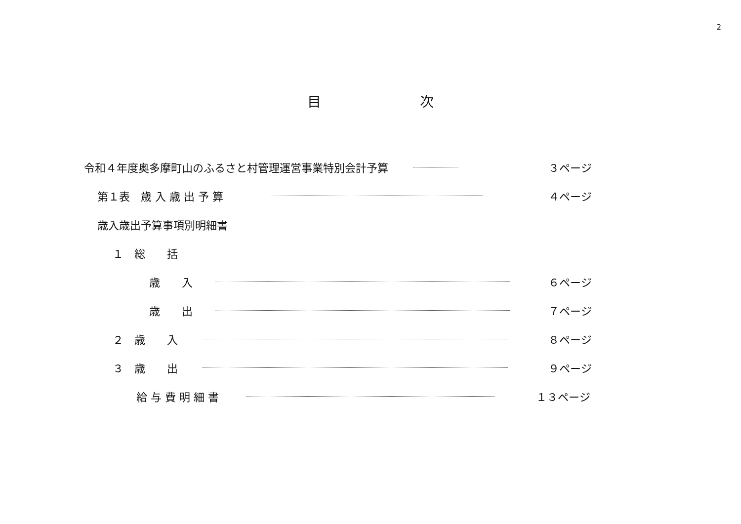2
目 次
令和４年度奥多摩町山のふるさと村管理運営事業特別会計予算 ３ページ
第１表　歳 入 歳 出 予 算 ４ページ
歳入歳出予算事項別明細書
１　総　　括
歳　　入 ６ページ
歳　　出 ７ページ
２　歳　　入 ８ページ
３　歳　　出 ９ページ
給 与 費 明 細 書 １３ページ